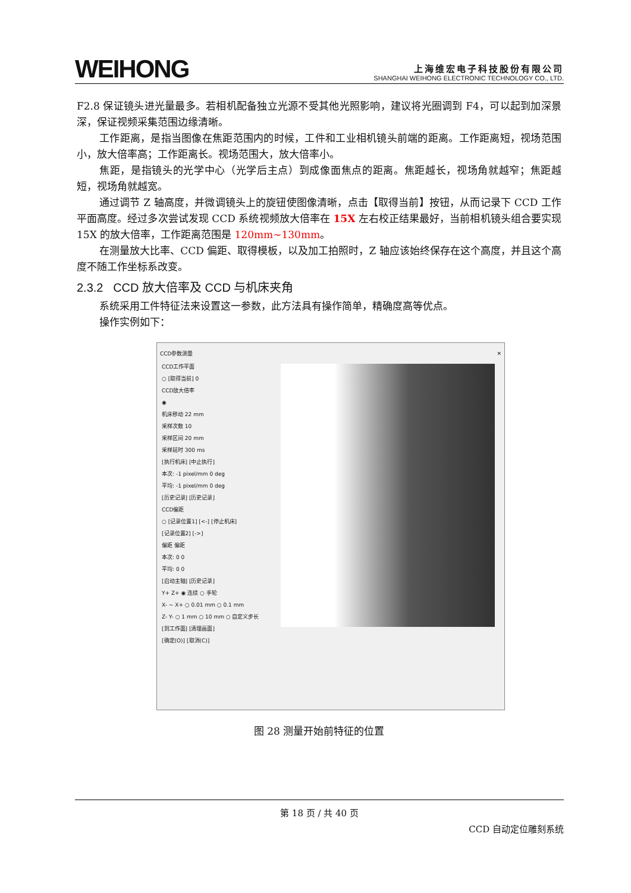WEIHONG
上海维宏电子科技股份有限公司
SHANGHAI WEIHONG ELECTRONIC TECHNOLOGY CO., LTD.
F2.8 保证镜头进光量最多。若相机配备独立光源不受其他光照影响，建议将光圈调到 F4，可以起到加深景深，保证视频采集范围边缘清晰。
工作距离，是指当图像在焦距范围内的时候，工件和工业相机镜头前端的距离。工作距离短，视场范围小，放大倍率高；工作距离长。视场范围大，放大倍率小。
焦距，是指镜头的光学中心（光学后主点）到成像面焦点的距离。焦距越长，视场角就越窄；焦距越短，视场角就越宽。
通过调节 Z 轴高度，并微调镜头上的旋钮使图像清晰，点击【取得当前】按钮，从而记录下 CCD 工作平面高度。经过多次尝试发现 CCD 系统视频放大倍率在 15X 左右校正结果最好，当前相机镜头组合要实现 15X 的放大倍率，工作距离范围是 120mm~130mm。
在测量放大比率、CCD 偏距、取得模板，以及加工拍照时，Z 轴应该始终保存在这个高度，并且这个高度不随工作坐标系改变。
2.3.2 CCD 放大倍率及 CCD 与机床夹角
系统采用工件特征法来设置这一参数，此方法具有操作简单，精确度高等优点。
操作实例如下：
CCD参数测量 ✕
CCD工作平面
○ [取得当前] 0
CCD放大倍率
◉
机床移动 22 mm
采样次数 10
采样区间 20 mm
采样延时 300 ms
[执行机床] [中止执行]
本次: -1 pixel/mm 0 deg
平均: -1 pixel/mm 0 deg
[历史记录] [历史记录]
CCD偏距
○ [记录位置1] [<-] [停止机床]
[记录位置2] [->]
偏距 偏距
本次: 0 0
平均: 0 0
[启动主轴] [历史记录]
Y+ Z+ ◉ 连续 ○ 手轮
X- ~ X+ ○ 0.01 mm ○ 0.1 mm
Z- Y- ○ 1 mm ○ 10 mm ○ 自定义步长
[到工作面] [清理画面]
[确定(O)] [取消(C)]
图 28 测量开始前特征的位置
第 18 页 / 共 40 页
CCD 自动定位雕刻系统